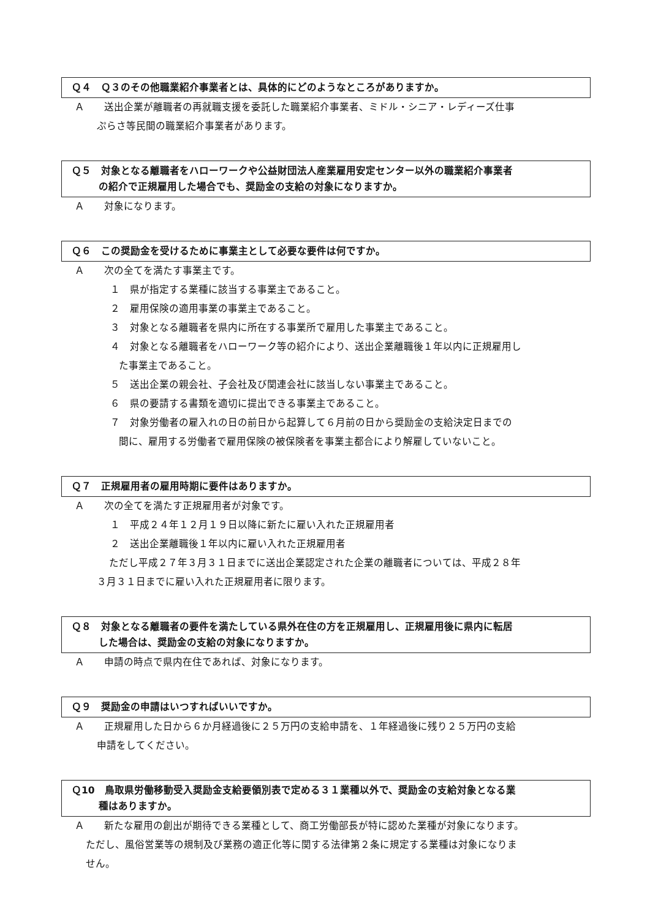Ｑ４　Ｑ３のその他職業紹介事業者とは、具体的にどのようなところがありますか。
Ａ　　送出企業が離職者の再就職支援を委託した職業紹介事業者、ミドル・シニア・レディーズ仕事
ぷらさ等民間の職業紹介事業者があります。
Ｑ５　対象となる離職者をハローワークや公益財団法人産業雇用安定センター以外の職業紹介事業者
の紹介で正規雇用した場合でも、奨励金の支給の対象になりますか。
Ａ　　対象になります。
Ｑ６　この奨励金を受けるために事業主として必要な要件は何ですか。
Ａ　　次の全てを満たす事業主です。
１　県が指定する業種に該当する事業主であること。
２　雇用保険の適用事業の事業主であること。
３　対象となる離職者を県内に所在する事業所で雇用した事業主であること。
４　対象となる離職者をハローワーク等の紹介により、送出企業離職後１年以内に正規雇用し
た事業主であること。
５　送出企業の親会社、子会社及び関連会社に該当しない事業主であること。
６　県の要請する書類を適切に提出できる事業主であること。
７　対象労働者の雇入れの日の前日から起算して６月前の日から奨励金の支給決定日までの
間に、雇用する労働者で雇用保険の被保険者を事業主都合により解雇していないこと。
Ｑ７　正規雇用者の雇用時期に要件はありますか。
Ａ　　次の全てを満たす正規雇用者が対象です。
１　平成２４年１２月１９日以降に新たに雇い入れた正規雇用者
２　送出企業離職後１年以内に雇い入れた正規雇用者
ただし平成２７年３月３１日までに送出企業認定された企業の離職者については、平成２８年
３月３１日までに雇い入れた正規雇用者に限ります。
Ｑ８　対象となる離職者の要件を満たしている県外在住の方を正規雇用し、正規雇用後に県内に転居
した場合は、奨励金の支給の対象になりますか。
Ａ　　申請の時点で県内在住であれば、対象になります。
Ｑ９　奨励金の申請はいつすればいいですか。
Ａ　　正規雇用した日から６か月経過後に２５万円の支給申請を、１年経過後に残り２５万円の支給
申請をしてください。
Ｑ10　鳥取県労働移動受入奨励金支給要領別表で定める３１業種以外で、奨励金の支給対象となる業
種はありますか。
Ａ　　新たな雇用の創出が期待できる業種として、商工労働部長が特に認めた業種が対象になります。
ただし、風俗営業等の規制及び業務の適正化等に関する法律第２条に規定する業種は対象になりま
せん。